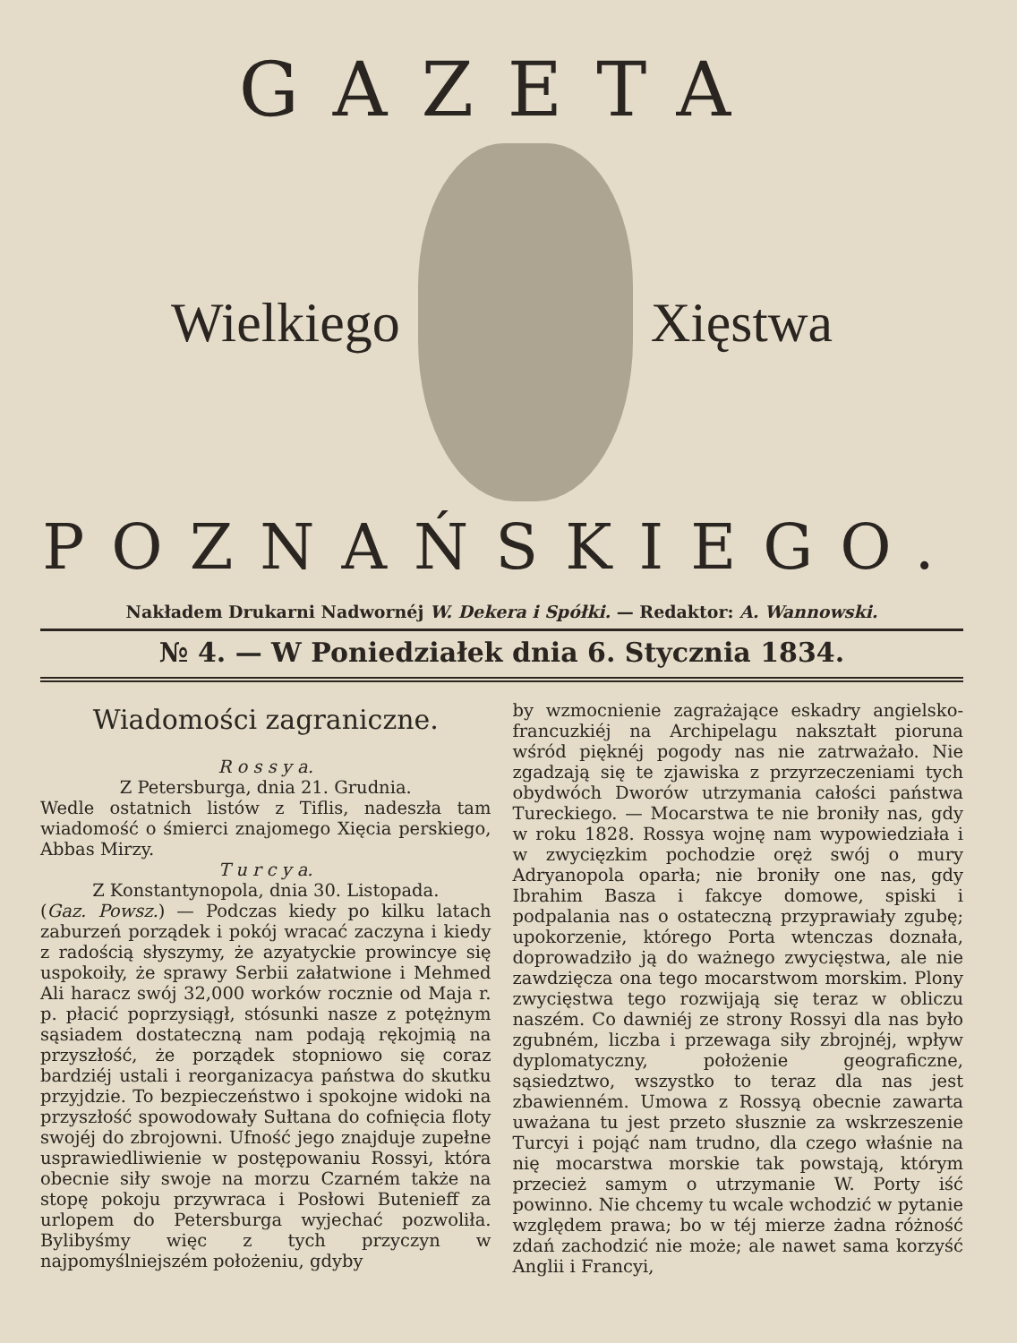GAZETA
Wielkiego Xięstwa
POZNAŃSKIEGO.
Nakładem Drukarni Nadwornéj W. Dekera i Spółki. — Redaktor: A. Wannowski.
№ 4. — W Poniedziałek dnia 6. Stycznia 1834.
Wiadomości zagraniczne.
R o s s y a.
Z Petersburga, dnia 21. Grudnia.
Wedle ostatnich listów z Tiflis, nadeszła tam wiadomość o śmierci znajomego Xięcia perskiego, Abbas Mirzy.
T u r c y a.
Z Konstantynopola, dnia 30. Listopada.
(Gaz. Powsz.) — Podczas kiedy po kilku latach zaburzeń porządek i pokój wracać zaczyna i kiedy z radością słyszymy, że azyatyckie prowincye się uspokoiły, że sprawy Serbii załatwione i Mehmed Ali haracz swój 32,000 worków rocznie od Maja r. p. płacić poprzysiągł, stósunki nasze z potężnym sąsiadem dostateczną nam podają rękojmią na przyszłość, że porządek stopniowo się coraz bardziéj ustali i reorganizacya państwa do skutku przyjdzie. To bezpieczeństwo i spokojne widoki na przyszłość spowodowały Sułtana do cofnięcia floty swojéj do zbrojowni. Ufność jego znajduje zupełne usprawiedliwienie w postępowaniu Rossyi, która obecnie siły swoje na morzu Czarném także na stopę pokoju przywraca i Posłowi Buteniеff za urlopem do Petersburga wyjechać pozwoliła. Bylibyśmy więc z tych przyczyn w najpomyślniejszém położeniu, gdyby
by wzmocnienie zagrażające eskadry angielsko-francuzkiéj na Archipelagu nakształt pioruna wśród pięknéj pogody nas nie zatrważało. Nie zgadzają się te zjawiska z przyrzeczeniami tych obydwóch Dworów utrzymania całości państwa Tureckiego. — Mocarstwa te nie broniły nas, gdy w roku 1828. Rossya wojnę nam wypowiedziała i w zwycięzkim pochodzie oręż swój o mury Adryanopola oparła; nie broniły one nas, gdy Ibrahim Basza i fakcye domowe, spiski i podpalania nas o ostateczną przyprawiały zgubę; upokorzenie, którego Porta wtenczas doznała, doprowadziło ją do ważnego zwycięstwa, ale nie zawdzięcza ona tego mocarstwom morskim. Plony zwycięstwa tego rozwijają się teraz w obliczu naszém. Co dawniéj ze strony Rossyi dla nas było zgubném, liczba i przewaga siły zbrojnéj, wpływ dyplomatyczny, położenie geograficzne, sąsiedztwo, wszystko to teraz dla nas jest zbawienném. Umowa z Rossyą obecnie zawarta uważana tu jest przeto słusznie za wskrzeszenie Turcyi i pojąć nam trudno, dla czego właśnie na nię mocarstwa morskie tak powstają, którym przecież samym o utrzymanie W. Porty iść powinno. Nie chcemy tu wcale wchodzić w pytanie względem prawa; bo w téj mierze żadna różność zdań zachodzić nie może; ale nawet sama korzyść Anglii i Francyi,